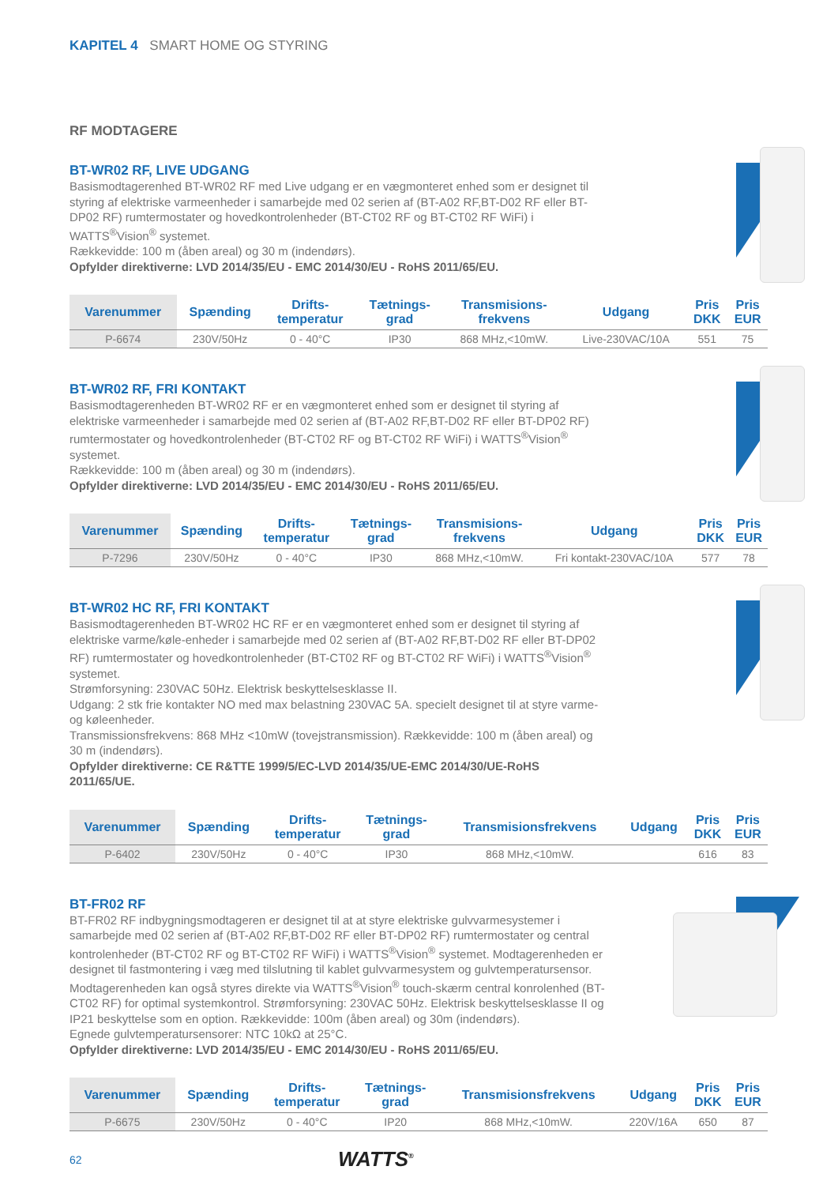KAPITEL 4 SMART HOME OG STYRING
RF MODTAGERE
BT-WR02 RF, LIVE UDGANG
Basismodtagerenhed BT-WR02 RF med Live udgang er en vægmonteret enhed som er designet til styring af elektriske varmeenheder i samarbejde med 02 serien af (BT-A02 RF,BT-D02 RF eller BT-DP02 RF) rumtermostater og hovedkontrolenheder (BT-CT02 RF og BT-CT02 RF WiFi) i WATTS<sup>®</sup>Vision<sup>®</sup> systemet.
Rækkevidde: 100 m (åben areal) og 30 m (indendørs).
Opfylder direktiverne: LVD 2014/35/EU - EMC 2014/30/EU - RoHS 2011/65/EU.
| Varenummer | Spænding | Drifts- temperatur | Tætnings- grad | Transmisions- frekvens | Udgang | Pris DKK | Pris EUR |
| --- | --- | --- | --- | --- | --- | --- | --- |
| P-6674 | 230V/50Hz | 0 - 40°C | IP30 | 868 MHz,<10mW. | Live-230VAC/10A | 551 | 75 |
BT-WR02 RF, FRI KONTAKT
Basismodtagerenheden BT-WR02 RF er en vægmonteret enhed som er designet til styring af elektriske varmeenheder i samarbejde med 02 serien af (BT-A02 RF,BT-D02 RF eller BT-DP02 RF) rumtermostater og hovedkontrolenheder (BT-CT02 RF og BT-CT02 RF WiFi) i WATTS<sup>®</sup>Vision<sup>®</sup> systemet.
Rækkevidde: 100 m (åben areal) og 30 m (indendørs).
Opfylder direktiverne: LVD 2014/35/EU - EMC 2014/30/EU - RoHS 2011/65/EU.
| Varenummer | Spænding | Drifts- temperatur | Tætnings- grad | Transmisions- frekvens | Udgang | Pris DKK | Pris EUR |
| --- | --- | --- | --- | --- | --- | --- | --- |
| P-7296 | 230V/50Hz | 0 - 40°C | IP30 | 868 MHz,<10mW. | Fri kontakt-230VAC/10A | 577 | 78 |
BT-WR02 HC RF, FRI KONTAKT
Basismodtagerenheden BT-WR02 HC RF er en vægmonteret enhed som er designet til styring af elektriske varme/køle-enheder i samarbejde med 02 serien af (BT-A02 RF,BT-D02 RF eller BT-DP02 RF) rumtermostater og hovedkontrolenheder (BT-CT02 RF og BT-CT02 RF WiFi) i WATTS<sup>®</sup>Vision<sup>®</sup> systemet.
Strømforsyning: 230VAC 50Hz. Elektrisk beskyttelsesklasse II.
Udgang: 2 stk frie kontakter NO med max belastning 230VAC 5A. specielt designet til at styre varme- og køleenheder.
Transmissionsfrekvens: 868 MHz <10mW (tovejstransmission). Rækkevidde: 100 m (åben areal) og 30 m (indendørs).
Opfylder direktiverne: CE R&TTE 1999/5/EC-LVD 2014/35/UE-EMC 2014/30/UE-RoHS 2011/65/UE.
| Varenummer | Spænding | Drifts- temperatur | Tætnings- grad | Transmisionsfrekvens | Udgang | Pris DKK | Pris EUR |
| --- | --- | --- | --- | --- | --- | --- | --- |
| P-6402 | 230V/50Hz | 0 - 40°C | IP30 | 868 MHz,<10mW. | | 616 | 83 |
BT-FR02 RF
BT-FR02 RF indbygningsmodtageren er designet til at at styre elektriske gulvvarmesystemer i samarbejde med 02 serien af (BT-A02 RF,BT-D02 RF eller BT-DP02 RF) rumtermostater og central kontrolenheder (BT-CT02 RF og BT-CT02 RF WiFi) i WATTS<sup>®</sup>Vision<sup>®</sup> systemet. Modtagerenheden er designet til fastmontering i væg med tilslutning til kablet gulvvarmesystem og gulvtemperatursensor. Modtagerenheden kan også styres direkte via WATTS<sup>®</sup>Vision<sup>®</sup> touch-skærm central konrolenhed (BT-CT02 RF) for optimal systemkontrol. Strømforsyning: 230VAC 50Hz. Elektrisk beskyttelsesklasse II og IP21 beskyttelse som en option. Rækkevidde: 100m (åben areal) og 30m (indendørs).
Egnede gulvtemperatursensorer: NTC 10kΩ at 25°C.
Opfylder direktiverne: LVD 2014/35/EU - EMC 2014/30/EU - RoHS 2011/65/EU.
| Varenummer | Spænding | Drifts- temperatur | Tætnings- grad | Transmisionsfrekvens | Udgang | Pris DKK | Pris EUR |
| --- | --- | --- | --- | --- | --- | --- | --- |
| P-6675 | 230V/50Hz | 0 - 40°C | IP20 | 868 MHz,<10mW. | 220V/16A | 650 | 87 |
62 WATTS<sup>®</sup>